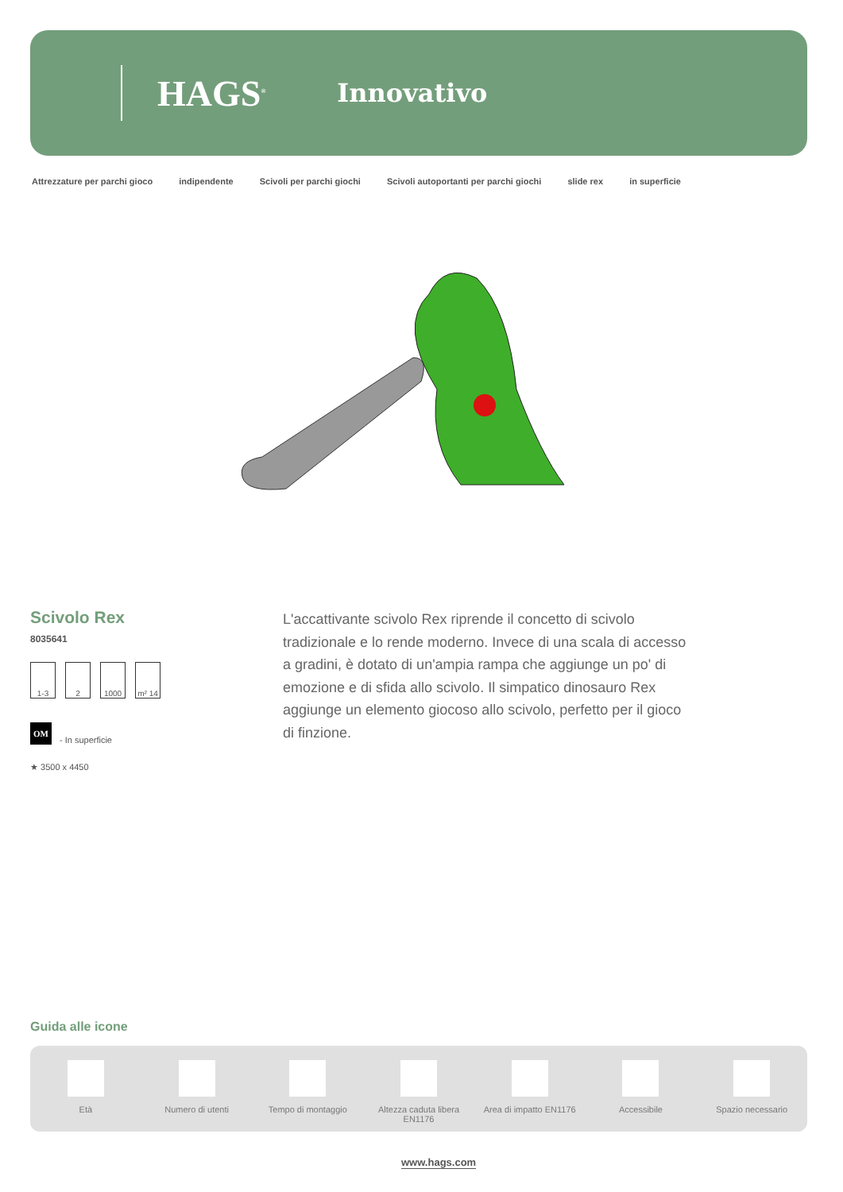HAGS<sup>®</sup> Innovativo
Attrezzature per parchi gioco indipendente Scivoli per parchi giochi Scivoli autoportanti per parchi giochi slide rex in superficie
Scivolo Rex
8035641
1-3 2 1000 m² 14
OM - In superficie
★ 3500 x 4450
L'accattivante scivolo Rex riprende il concetto di scivolo tradizionale e lo rende moderno. Invece di una scala di accesso a gradini, è dotato di un'ampia rampa che aggiunge un po' di emozione e di sfida allo scivolo. Il simpatico dinosauro Rex aggiunge un elemento giocoso allo scivolo, perfetto per il gioco di finzione.
Guida alle icone
Età Numero di utenti Tempo di montaggio Altezza caduta libera EN1176 Area di impatto EN1176 Accessibile Spazio necessario
www.hags.com